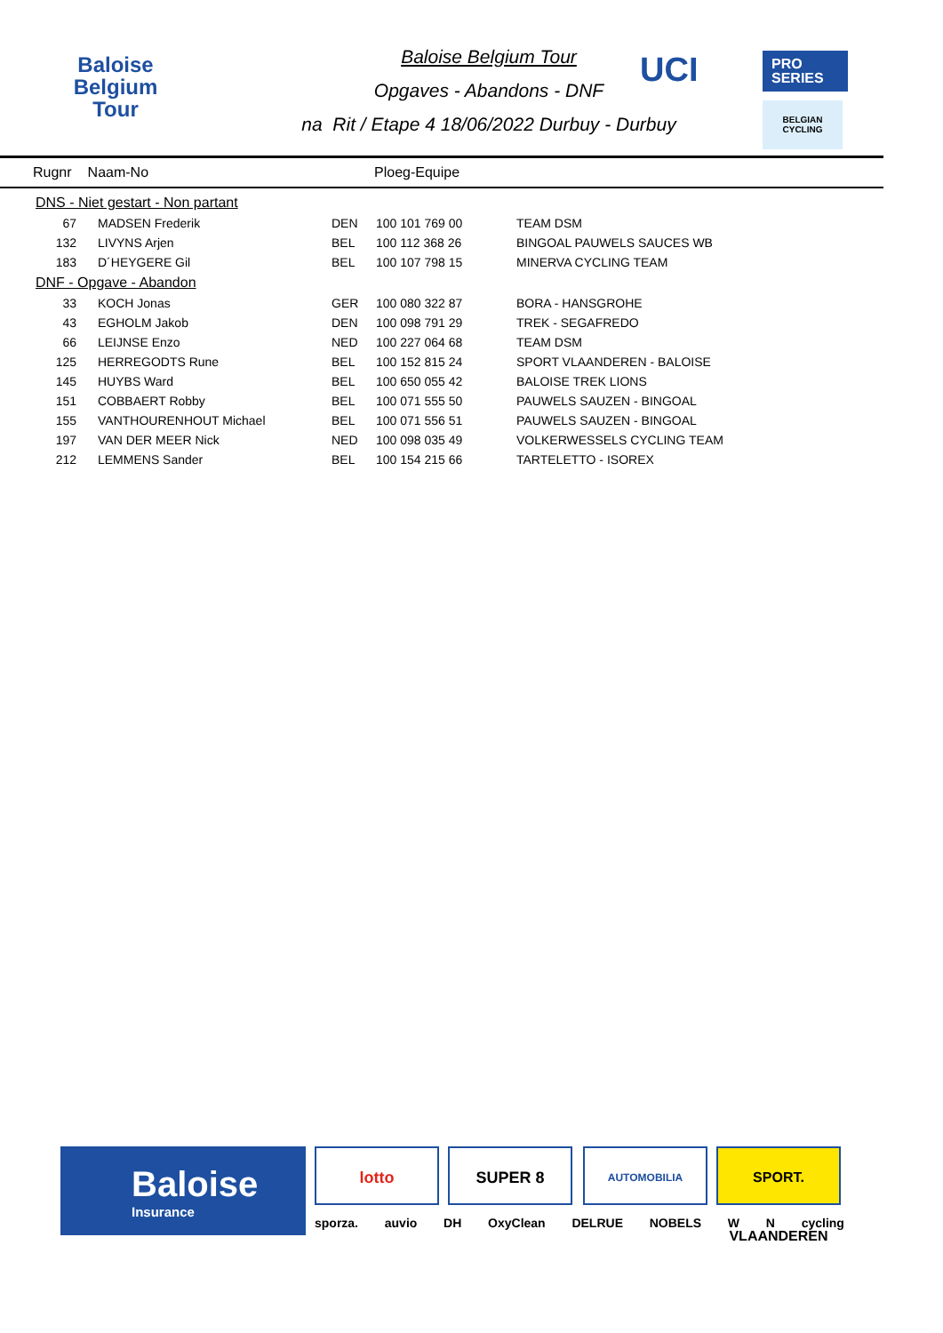Baloise
Belgium
Tour
Baloise Belgium Tour
Opgaves - Abandons - DNF
na Rit / Etape 4 18/06/2022 Durbuy - Durbuy
UCI
PRO
SERIES
BELGIAN
CYCLING
Rugnr Naam-No Ploeg-Equipe
| DNS - Niet gestart - Non partant | | | | |
| 67 | MADSEN Frederik | DEN | 100 101 769 00 | TEAM DSM |
| 132 | LIVYNS Arjen | BEL | 100 112 368 26 | BINGOAL PAUWELS SAUCES WB |
| 183 | D´HEYGERE Gil | BEL | 100 107 798 15 | MINERVA CYCLING TEAM |
| DNF - Opgave - Abandon | | | | |
| 33 | KOCH Jonas | GER | 100 080 322 87 | BORA - HANSGROHE |
| 43 | EGHOLM Jakob | DEN | 100 098 791 29 | TREK - SEGAFREDO |
| 66 | LEIJNSE Enzo | NED | 100 227 064 68 | TEAM DSM |
| 125 | HERREGODTS Rune | BEL | 100 152 815 24 | SPORT VLAANDEREN - BALOISE |
| 145 | HUYBS Ward | BEL | 100 650 055 42 | BALOISE TREK LIONS |
| 151 | COBBAERT Robby | BEL | 100 071 555 50 | PAUWELS SAUZEN - BINGOAL |
| 155 | VANTHOURENHOUT Michael | BEL | 100 071 556 51 | PAUWELS SAUZEN - BINGOAL |
| 197 | VAN DER MEER Nick | NED | 100 098 035 49 | VOLKERWESSELS CYCLING TEAM |
| 212 | LEMMENS Sander | BEL | 100 154 215 66 | TARTELETTO - ISOREX |
Baloise
Insurance
lotto SUPER 8 AUTOMOBILIA
SPORT. VLAANDEREN
sporza. auvio DH OxyClean DELRUE NOBELS W N cycling